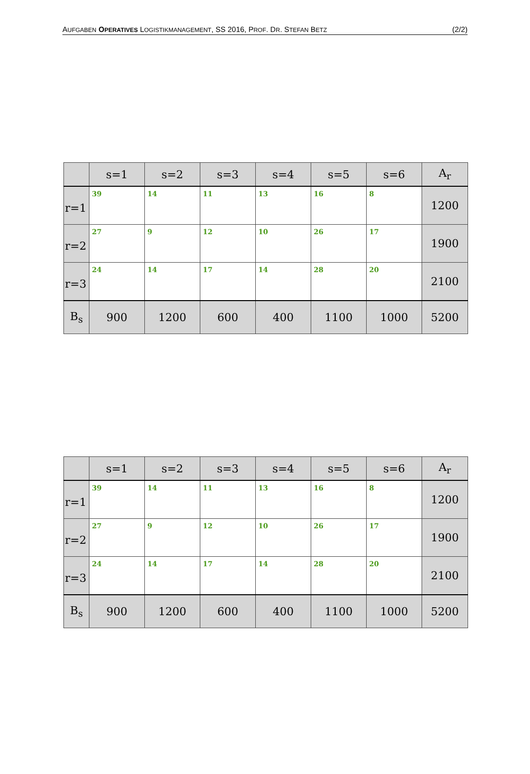AUFGABEN OPERATIVES LOGISTIKMANAGEMENT, SS 2016, PROF. DR. STEFAN BETZ (2/2)
| | s=1 | s=2 | s=3 | s=4 | s=5 | s=6 | A<sub>r</sub> |
| --- | --- | --- | --- | --- | --- | --- | --- |
| r=1 | 39 | 14 | 11 | 13 | 16 | 8 | 1200 |
| r=2 | 27 | 9 | 12 | 10 | 26 | 17 | 1900 |
| r=3 | 24 | 14 | 17 | 14 | 28 | 20 | 2100 |
| B<sub>s</sub> | 900 | 1200 | 600 | 400 | 1100 | 1000 | 5200 |
| | s=1 | s=2 | s=3 | s=4 | s=5 | s=6 | A<sub>r</sub> |
| --- | --- | --- | --- | --- | --- | --- | --- |
| r=1 | 39 | 14 | 11 | 13 | 16 | 8 | 1200 |
| r=2 | 27 | 9 | 12 | 10 | 26 | 17 | 1900 |
| r=3 | 24 | 14 | 17 | 14 | 28 | 20 | 2100 |
| B<sub>s</sub> | 900 | 1200 | 600 | 400 | 1100 | 1000 | 5200 |